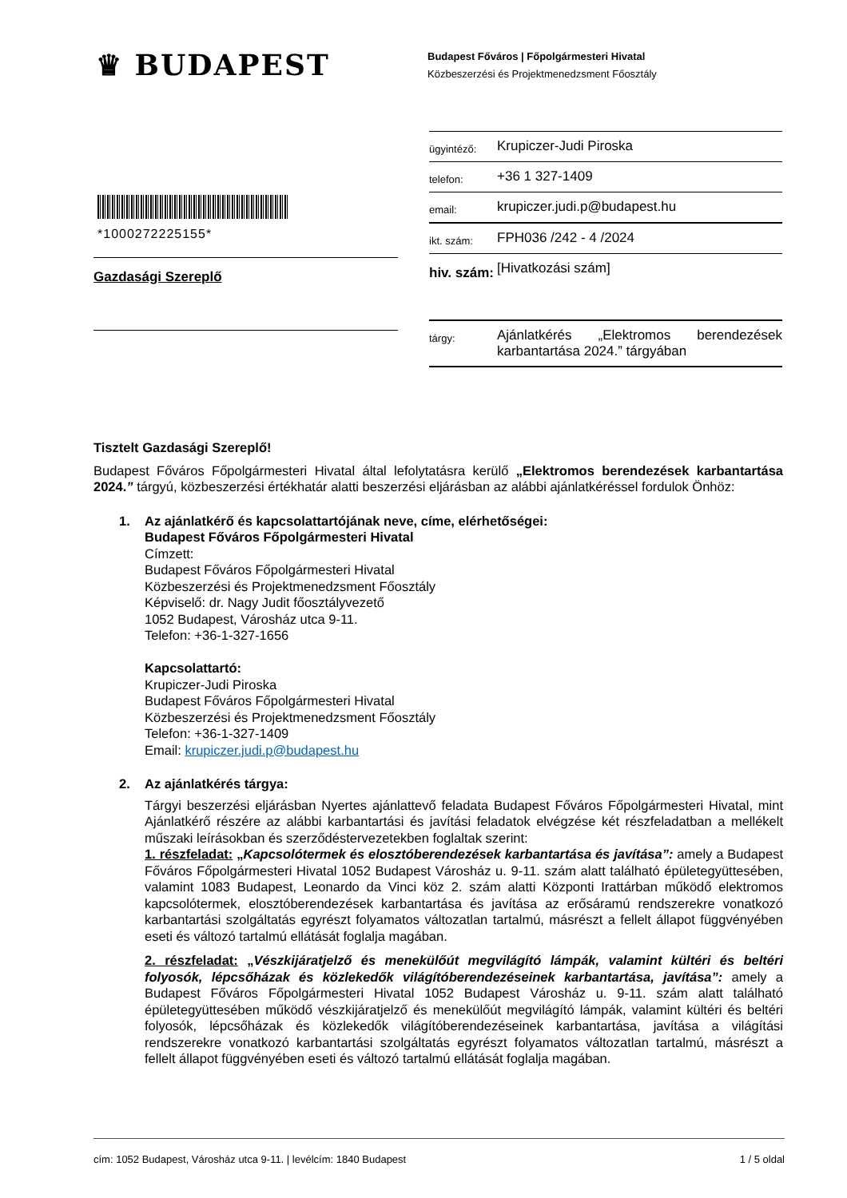♛ BUDAPEST
Budapest Főváros | Főpolgármesteri Hivatal
Közbeszerzési és Projektmenedzsment Főosztály
*1000272225155*
Gazdasági Szereplő
| ügyintéző: | Krupiczer-Judi Piroska |
| telefon: | +36 1 327-1409 |
| email: | krupiczer.judi.p@budapest.hu |
| ikt. szám: | FPH036 /242 - 4 /2024 |
| hiv. szám: | [Hivatkozási szám] |
| tárgy: | Ajánlatkérés „Elektromos berendezések karbantartása 2024.” tárgyában |
Tisztelt Gazdasági Szereplő!
Budapest Főváros Főpolgármesteri Hivatal által lefolytatásra kerülő „Elektromos berendezések karbantartása 2024.” tárgyú, közbeszerzési értékhatár alatti beszerzési eljárásban az alábbi ajánlatkéréssel fordulok Önhöz:
1. Az ajánlatkérő és kapcsolattartójának neve, címe, elérhetőségei:
Budapest Főváros Főpolgármesteri Hivatal
Címzett:
Budapest Főváros Főpolgármesteri Hivatal
Közbeszerzési és Projektmenedzsment Főosztály
Képviselő: dr. Nagy Judit főosztályvezető
1052 Budapest, Városház utca 9-11.
Telefon: +36-1-327-1656
Kapcsolattartó:
Krupiczer-Judi Piroska
Budapest Főváros Főpolgármesteri Hivatal
Közbeszerzési és Projektmenedzsment Főosztály
Telefon: +36-1-327-1409
Email: krupiczer.judi.p@budapest.hu
2. Az ajánlatkérés tárgya:
Tárgyi beszerzési eljárásban Nyertes ajánlattevő feladata Budapest Főváros Főpolgármesteri Hivatal, mint Ajánlatkérő részére az alábbi karbantartási és javítási feladatok elvégzése két részfeladatban a mellékelt műszaki leírásokban és szerződéstervezetekben foglaltak szerint:
1. részfeladat: „Kapcsolótermek és elosztóberendezések karbantartása és javítása”: amely a Budapest Főváros Főpolgármesteri Hivatal 1052 Budapest Városház u. 9-11. szám alatt található épületegyüttesében, valamint 1083 Budapest, Leonardo da Vinci köz 2. szám alatti Központi Irattárban működő elektromos kapcsolótermek, elosztóberendezések karbantartása és javítása az erősáramú rendszerekre vonatkozó karbantartási szolgáltatás egyrészt folyamatos változatlan tartalmú, másrészt a fellelt állapot függvényében eseti és változó tartalmú ellátását foglalja magában.
2. részfeladat: „Vészkijáratjelző és menekülőút megvilágító lámpák, valamint kültéri és beltéri folyosók, lépcsőházak és közlekedők világítóberendezéseinek karbantartása, javítása”: amely a Budapest Főváros Főpolgármesteri Hivatal 1052 Budapest Városház u. 9-11. szám alatt található épületegyüttesében működő vészkijáratjelző és menekülőút megvilágító lámpák, valamint kültéri és beltéri folyosók, lépcsőházak és közlekedők világítóberendezéseinek karbantartása, javítása a világítási rendszerekre vonatkozó karbantartási szolgáltatás egyrészt folyamatos változatlan tartalmú, másrészt a fellelt állapot függvényében eseti és változó tartalmú ellátását foglalja magában.
cím: 1052 Budapest, Városház utca 9-11. | levélcím: 1840 Budapest 1 / 5 oldal